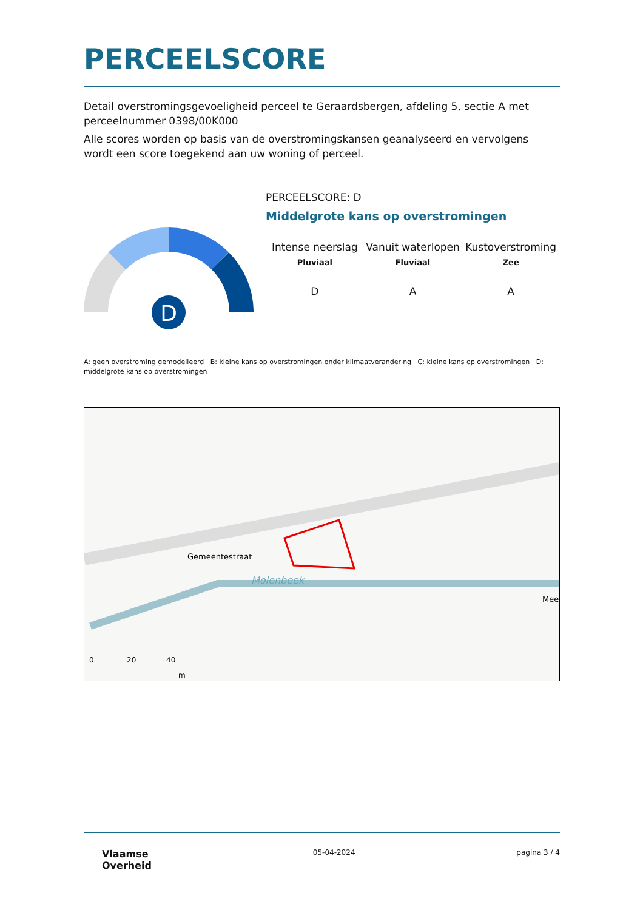PERCEELSCORE
Detail overstromingsgevoeligheid perceel te Geraardsbergen, afdeling 5, sectie A met perceelnummer 0398/00K000
Alle scores worden op basis van de overstromingskansen geanalyseerd en vervolgens wordt een score toegekend aan uw woning of perceel.
D
PERCEELSCORE: D
Middelgrote kans op overstromingen
Intense neerslag
Pluviaal
Vanuit waterlopen
Fluviaal
Kustoverstroming
Zee
D A A
A: geen overstroming gemodelleerd B: kleine kans op overstromingen onder klimaatverandering C: kleine kans op overstromingen D: middelgrote kans op overstromingen
Gemeentestraat
Molenbeek
Mee
0
20
40
m
Vlaamse
Overheid
05-04-2024 pagina 3 / 4